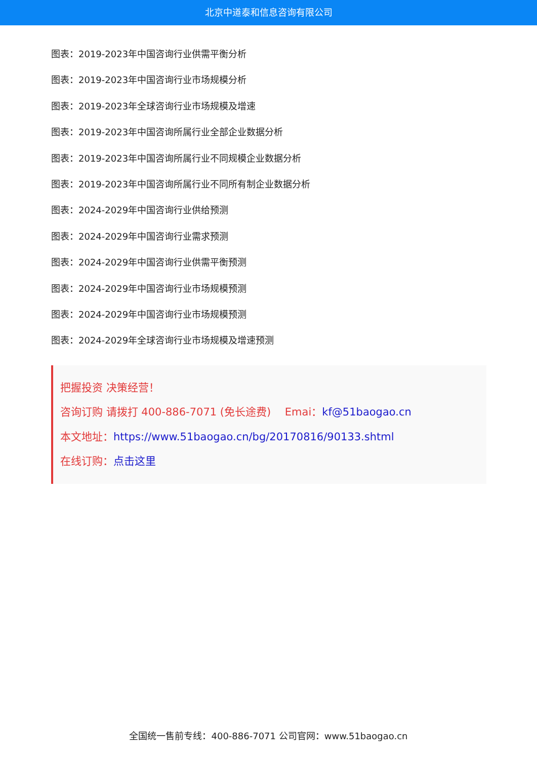北京中道泰和信息咨询有限公司
图表：2019-2023年中国咨询行业供需平衡分析
图表：2019-2023年中国咨询行业市场规模分析
图表：2019-2023年全球咨询行业市场规模及增速
图表：2019-2023年中国咨询所属行业全部企业数据分析
图表：2019-2023年中国咨询所属行业不同规模企业数据分析
图表：2019-2023年中国咨询所属行业不同所有制企业数据分析
图表：2024-2029年中国咨询行业供给预测
图表：2024-2029年中国咨询行业需求预测
图表：2024-2029年中国咨询行业供需平衡预测
图表：2024-2029年中国咨询行业市场规模预测
图表：2024-2029年中国咨询行业市场规模预测
图表：2024-2029年全球咨询行业市场规模及增速预测
把握投资 决策经营！
咨询订购 请拨打 400-886-7071 (免长途费)　 Emai：kf@51baogao.cn
本文地址：https://www.51baogao.cn/bg/20170816/90133.shtml
在线订购：点击这里
全国统一售前专线：400-886-7071 公司官网：www.51baogao.cn